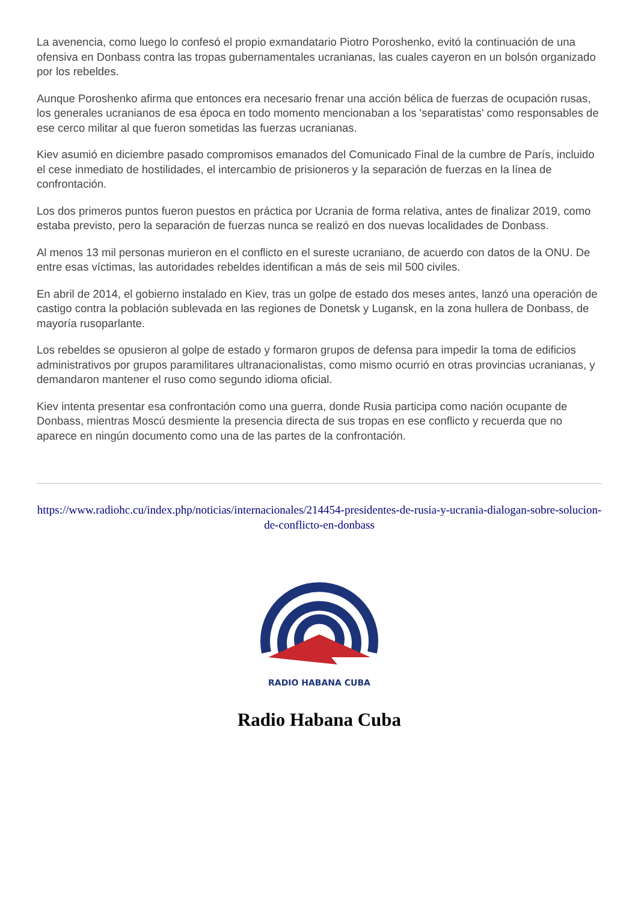La avenencia, como luego lo confesó el propio exmandatario Piotro Poroshenko, evitó la continuación de una ofensiva en Donbass contra las tropas gubernamentales ucranianas, las cuales cayeron en un bolsón organizado por los rebeldes.
Aunque Poroshenko afirma que entonces era necesario frenar una acción bélica de fuerzas de ocupación rusas, los generales ucranianos de esa época en todo momento mencionaban a los 'separatistas' como responsables de ese cerco militar al que fueron sometidas las fuerzas ucranianas.
Kiev asumió en diciembre pasado compromisos emanados del Comunicado Final de la cumbre de París, incluido el cese inmediato de hostilidades, el intercambio de prisioneros y la separación de fuerzas en la línea de confrontación.
Los dos primeros puntos fueron puestos en práctica por Ucrania de forma relativa, antes de finalizar 2019, como estaba previsto, pero la separación de fuerzas nunca se realizó en dos nuevas localidades de Donbass.
Al menos 13 mil personas murieron en el conflicto en el sureste ucraniano, de acuerdo con datos de la ONU. De entre esas víctimas, las autoridades rebeldes identifican a más de seis mil 500 civiles.
En abril de 2014, el gobierno instalado en Kiev, tras un golpe de estado dos meses antes, lanzó una operación de castigo contra la población sublevada en las regiones de Donetsk y Lugansk, en la zona hullera de Donbass, de mayoría rusoparlante.
Los rebeldes se opusieron al golpe de estado y formaron grupos de defensa para impedir la toma de edificios administrativos por grupos paramilitares ultranacionalistas, como mismo ocurrió en otras provincias ucranianas, y demandaron mantener el ruso como segundo idioma oficial.
Kiev intenta presentar esa confrontación como una guerra, donde Rusia participa como nación ocupante de Donbass, mientras Moscú desmiente la presencia directa de sus tropas en ese conflicto y recuerda que no aparece en ningún documento como una de las partes de la confrontación.
https://www.radiohc.cu/index.php/noticias/internacionales/214454-presidentes-de-rusia-y-ucrania-dialogan-sobre-solucion-de-conflicto-en-donbass
RADIO HABANA CUBA
Radio Habana Cuba